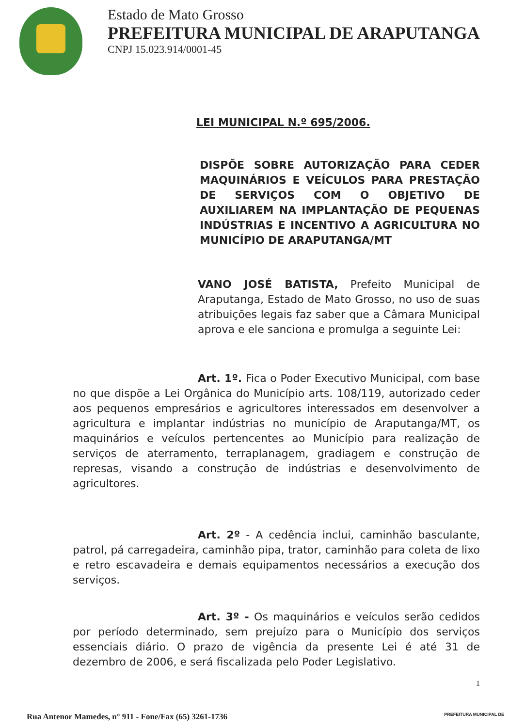Estado de Mato Grosso
PREFEITURA MUNICIPAL DE ARAPUTANGA
CNPJ 15.023.914/0001-45
LEI MUNICIPAL N.º 695/2006.
DISPÕE SOBRE AUTORIZAÇÃO PARA CEDER MAQUINÁRIOS E VEÍCULOS PARA PRESTAÇÃO DE SERVIÇOS COM O OBJETIVO DE AUXILIAREM NA IMPLANTAÇÃO DE PEQUENAS INDÚSTRIAS E INCENTIVO A AGRICULTURA NO MUNICÍPIO DE ARAPUTANGA/MT
VANO JOSÉ BATISTA, Prefeito Municipal de Araputanga, Estado de Mato Grosso, no uso de suas atribuições legais faz saber que a Câmara Municipal aprova e ele sanciona e promulga a seguinte Lei:
Art. 1º. Fica o Poder Executivo Municipal, com base no que dispõe a Lei Orgânica do Município arts. 108/119, autorizado ceder aos pequenos empresários e agricultores interessados em desenvolver a agricultura e implantar indústrias no município de Araputanga/MT, os maquinários e veículos pertencentes ao Município para realização de serviços de aterramento, terraplanagem, gradiagem e construção de represas, visando a construção de indústrias e desenvolvimento de agricultores.
Art. 2º - A cedência inclui, caminhão basculante, patrol, pá carregadeira, caminhão pipa, trator, caminhão para coleta de lixo e retro escavadeira e demais equipamentos necessários a execução dos serviços.
Art. 3º - Os maquinários e veículos serão cedidos por período determinado, sem prejuízo para o Município dos serviços essenciais diário. O prazo de vigência da presente Lei é até 31 de dezembro de 2006, e será fiscalizada pelo Poder Legislativo.
1
Rua Antenor Mamedes, n° 911 - Fone/Fax (65) 3261-1736 PREFEITURA MUNICIPAL DE